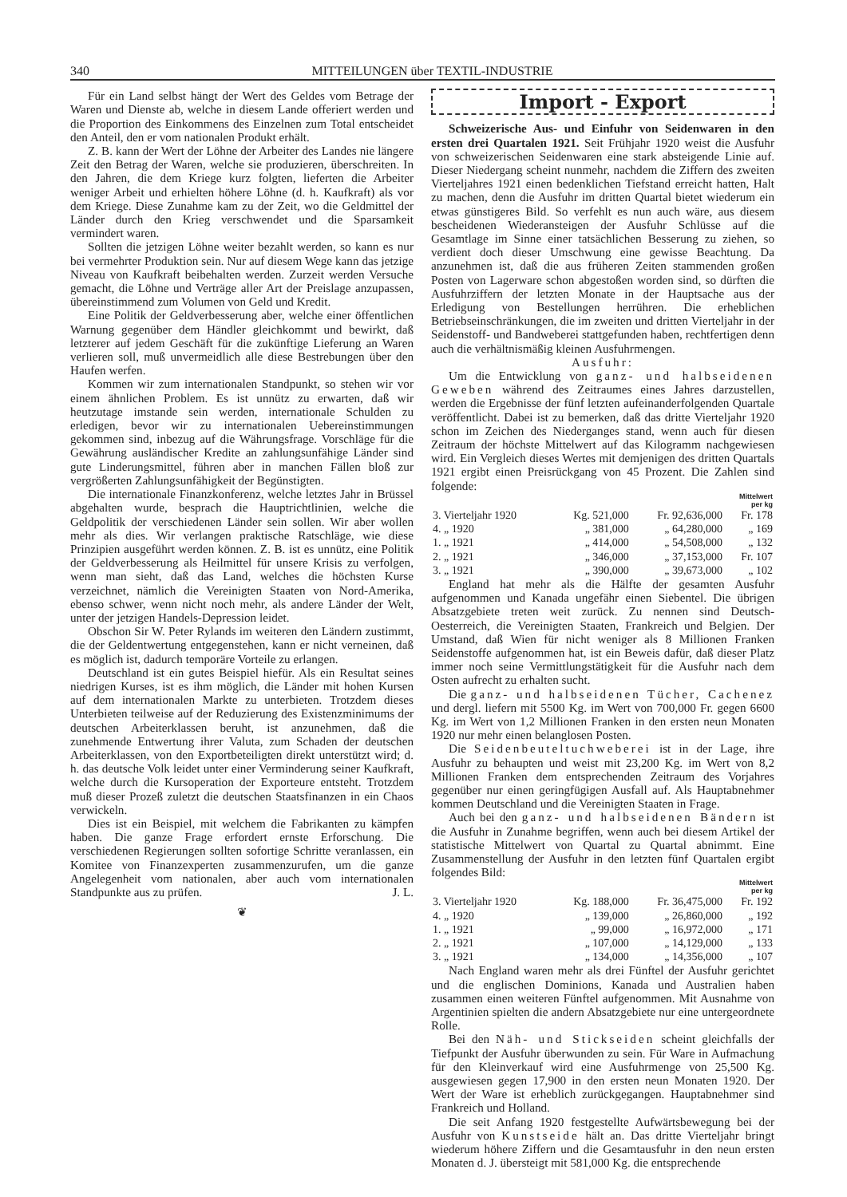340 MITTEILUNGEN über TEXTIL-INDUSTRIE
Für ein Land selbst hängt der Wert des Geldes vom Betrage der Waren und Dienste ab, welche in diesem Lande offeriert werden und die Proportion des Einkommens des Einzelnen zum Total entscheidet den Anteil, den er vom nationalen Produkt erhält.
Z. B. kann der Wert der Löhne der Arbeiter des Landes nie längere Zeit den Betrag der Waren, welche sie produzieren, überschreiten. In den Jahren, die dem Kriege kurz folgten, lieferten die Arbeiter weniger Arbeit und erhielten höhere Löhne (d. h. Kaufkraft) als vor dem Kriege. Diese Zunahme kam zu der Zeit, wo die Geldmittel der Länder durch den Krieg verschwendet und die Sparsamkeit vermindert waren.
Sollten die jetzigen Löhne weiter bezahlt werden, so kann es nur bei vermehrter Produktion sein. Nur auf diesem Wege kann das jetzige Niveau von Kaufkraft beibehalten werden. Zurzeit werden Versuche gemacht, die Löhne und Verträge aller Art der Preislage anzupassen, übereinstimmend zum Volumen von Geld und Kredit.
Eine Politik der Geldverbesserung aber, welche einer öffentlichen Warnung gegenüber dem Händler gleichkommt und bewirkt, daß letzterer auf jedem Geschäft für die zukünftige Lieferung an Waren verlieren soll, muß unvermeidlich alle diese Bestrebungen über den Haufen werfen.
Kommen wir zum internationalen Standpunkt, so stehen wir vor einem ähnlichen Problem. Es ist unnütz zu erwarten, daß wir heutzutage imstande sein werden, internationale Schulden zu erledigen, bevor wir zu internationalen Uebereinstimmungen gekommen sind, inbezug auf die Währungsfrage. Vorschläge für die Gewährung ausländischer Kredite an zahlungsunfähige Länder sind gute Linderungsmittel, führen aber in manchen Fällen bloß zur vergrößerten Zahlungsunfähigkeit der Begünstigten.
Die internationale Finanzkonferenz, welche letztes Jahr in Brüssel abgehalten wurde, besprach die Hauptrichtlinien, welche die Geldpolitik der verschiedenen Länder sein sollen. Wir aber wollen mehr als dies. Wir verlangen praktische Ratschläge, wie diese Prinzipien ausgeführt werden können. Z. B. ist es unnütz, eine Politik der Geldverbesserung als Heilmittel für unsere Krisis zu verfolgen, wenn man sieht, daß das Land, welches die höchsten Kurse verzeichnet, nämlich die Vereinigten Staaten von Nord-Amerika, ebenso schwer, wenn nicht noch mehr, als andere Länder der Welt, unter der jetzigen Handels-Depression leidet.
Obschon Sir W. Peter Rylands im weiteren den Ländern zustimmt, die der Geldentwertung entgegenstehen, kann er nicht verneinen, daß es möglich ist, dadurch temporäre Vorteile zu erlangen.
Deutschland ist ein gutes Beispiel hiefür. Als ein Resultat seines niedrigen Kurses, ist es ihm möglich, die Länder mit hohen Kursen auf dem internationalen Markte zu unterbieten. Trotzdem dieses Unterbieten teilweise auf der Reduzierung des Existenzminimums der deutschen Arbeiterklassen beruht, ist anzunehmen, daß die zunehmende Entwertung ihrer Valuta, zum Schaden der deutschen Arbeiterklassen, von den Exportbeteiligten direkt unterstützt wird; d. h. das deutsche Volk leidet unter einer Verminderung seiner Kaufkraft, welche durch die Kursoperation der Exporteure entsteht. Trotzdem muß dieser Prozeß zuletzt die deutschen Staatsfinanzen in ein Chaos verwickeln.
Dies ist ein Beispiel, mit welchem die Fabrikanten zu kämpfen haben. Die ganze Frage erfordert ernste Erforschung. Die verschiedenen Regierungen sollten sofortige Schritte veranlassen, ein Komitee von Finanzexperten zusammenzurufen, um die ganze Angelegenheit vom nationalen, aber auch vom internationalen Standpunkte aus zu prüfen. J. L.
❦
Import - Export
Schweizerische Aus- und Einfuhr von Seidenwaren in den ersten drei Quartalen 1921. Seit Frühjahr 1920 weist die Ausfuhr von schweizerischen Seidenwaren eine stark absteigende Linie auf. Dieser Niedergang scheint nunmehr, nachdem die Ziffern des zweiten Vierteljahres 1921 einen bedenklichen Tiefstand erreicht hatten, Halt zu machen, denn die Ausfuhr im dritten Quartal bietet wiederum ein etwas günstigeres Bild. So verfehlt es nun auch wäre, aus diesem bescheidenen Wiederansteigen der Ausfuhr Schlüsse auf die Gesamtlage im Sinne einer tatsächlichen Besserung zu ziehen, so verdient doch dieser Umschwung eine gewisse Beachtung. Da anzunehmen ist, daß die aus früheren Zeiten stammenden großen Posten von Lagerware schon abgestoßen worden sind, so dürften die Ausfuhrziffern der letzten Monate in der Hauptsache aus der Erledigung von Bestellungen herrühren. Die erheblichen Betriebseinschränkungen, die im zweiten und dritten Vierteljahr in der Seidenstoff- und Bandweberei stattgefunden haben, rechtfertigen denn auch die verhältnismäßig kleinen Ausfuhrmengen.
Ausfuhr:
Um die Entwicklung von ganz- und halbseidenen Geweben während des Zeitraumes eines Jahres darzustellen, werden die Ergebnisse der fünf letzten aufeinanderfolgenden Quartale veröffentlicht. Dabei ist zu bemerken, daß das dritte Vierteljahr 1920 schon im Zeichen des Niederganges stand, wenn auch für diesen Zeitraum der höchste Mittelwert auf das Kilogramm nachgewiesen wird. Ein Vergleich dieses Wertes mit demjenigen des dritten Quartals 1921 ergibt einen Preisrückgang von 45 Prozent. Die Zahlen sind folgende:
| | | | Mittelwert per kg |
| --- | --- | --- | --- |
| 3. Vierteljahr 1920 | Kg. 521,000 | Fr. 92,636,000 | Fr. 178 |
| 4. „ 1920 | „ 381,000 | „ 64,280,000 | „ 169 |
| 1. „ 1921 | „ 414,000 | „ 54,508,000 | „ 132 |
| 2. „ 1921 | „ 346,000 | „ 37,153,000 | Fr. 107 |
| 3. „ 1921 | „ 390,000 | „ 39,673,000 | „ 102 |
England hat mehr als die Hälfte der gesamten Ausfuhr aufgenommen und Kanada ungefähr einen Siebentel. Die übrigen Absatzgebiete treten weit zurück. Zu nennen sind Deutsch-Oesterreich, die Vereinigten Staaten, Frankreich und Belgien. Der Umstand, daß Wien für nicht weniger als 8 Millionen Franken Seidenstoffe aufgenommen hat, ist ein Beweis dafür, daß dieser Platz immer noch seine Vermittlungstätigkeit für die Ausfuhr nach dem Osten aufrecht zu erhalten sucht.
Die ganz- und halbseidenen Tücher, Cachenez und dergl. liefern mit 5500 Kg. im Wert von 700,000 Fr. gegen 6600 Kg. im Wert von 1,2 Millionen Franken in den ersten neun Monaten 1920 nur mehr einen belanglosen Posten.
Die Seidenbeuteltuchweberei ist in der Lage, ihre Ausfuhr zu behaupten und weist mit 23,200 Kg. im Wert von 8,2 Millionen Franken dem entsprechenden Zeitraum des Vorjahres gegenüber nur einen geringfügigen Ausfall auf. Als Hauptabnehmer kommen Deutschland und die Vereinigten Staaten in Frage.
Auch bei den ganz- und halbseidenen Bändern ist die Ausfuhr in Zunahme begriffen, wenn auch bei diesem Artikel der statistische Mittelwert von Quartal zu Quartal abnimmt. Eine Zusammenstellung der Ausfuhr in den letzten fünf Quartalen ergibt folgendes Bild:
| | | | Mittelwert per kg |
| --- | --- | --- | --- |
| 3. Vierteljahr 1920 | Kg. 188,000 | Fr. 36,475,000 | Fr. 192 |
| 4. „ 1920 | „ 139,000 | „ 26,860,000 | „ 192 |
| 1. „ 1921 | „ 99,000 | „ 16,972,000 | „ 171 |
| 2. „ 1921 | „ 107,000 | „ 14,129,000 | „ 133 |
| 3. „ 1921 | „ 134,000 | „ 14,356,000 | „ 107 |
Nach England waren mehr als drei Fünftel der Ausfuhr gerichtet und die englischen Dominions, Kanada und Australien haben zusammen einen weiteren Fünftel aufgenommen. Mit Ausnahme von Argentinien spielten die andern Absatzgebiete nur eine untergeordnete Rolle.
Bei den Näh- und Stickseiden scheint gleichfalls der Tiefpunkt der Ausfuhr überwunden zu sein. Für Ware in Aufmachung für den Kleinverkauf wird eine Ausfuhrmenge von 25,500 Kg. ausgewiesen gegen 17,900 in den ersten neun Monaten 1920. Der Wert der Ware ist erheblich zurückgegangen. Hauptabnehmer sind Frankreich und Holland.
Die seit Anfang 1920 festgestellte Aufwärtsbewegung bei der Ausfuhr von Kunstseide hält an. Das dritte Vierteljahr bringt wiederum höhere Ziffern und die Gesamtausfuhr in den neun ersten Monaten d. J. übersteigt mit 581,000 Kg. die entsprechende